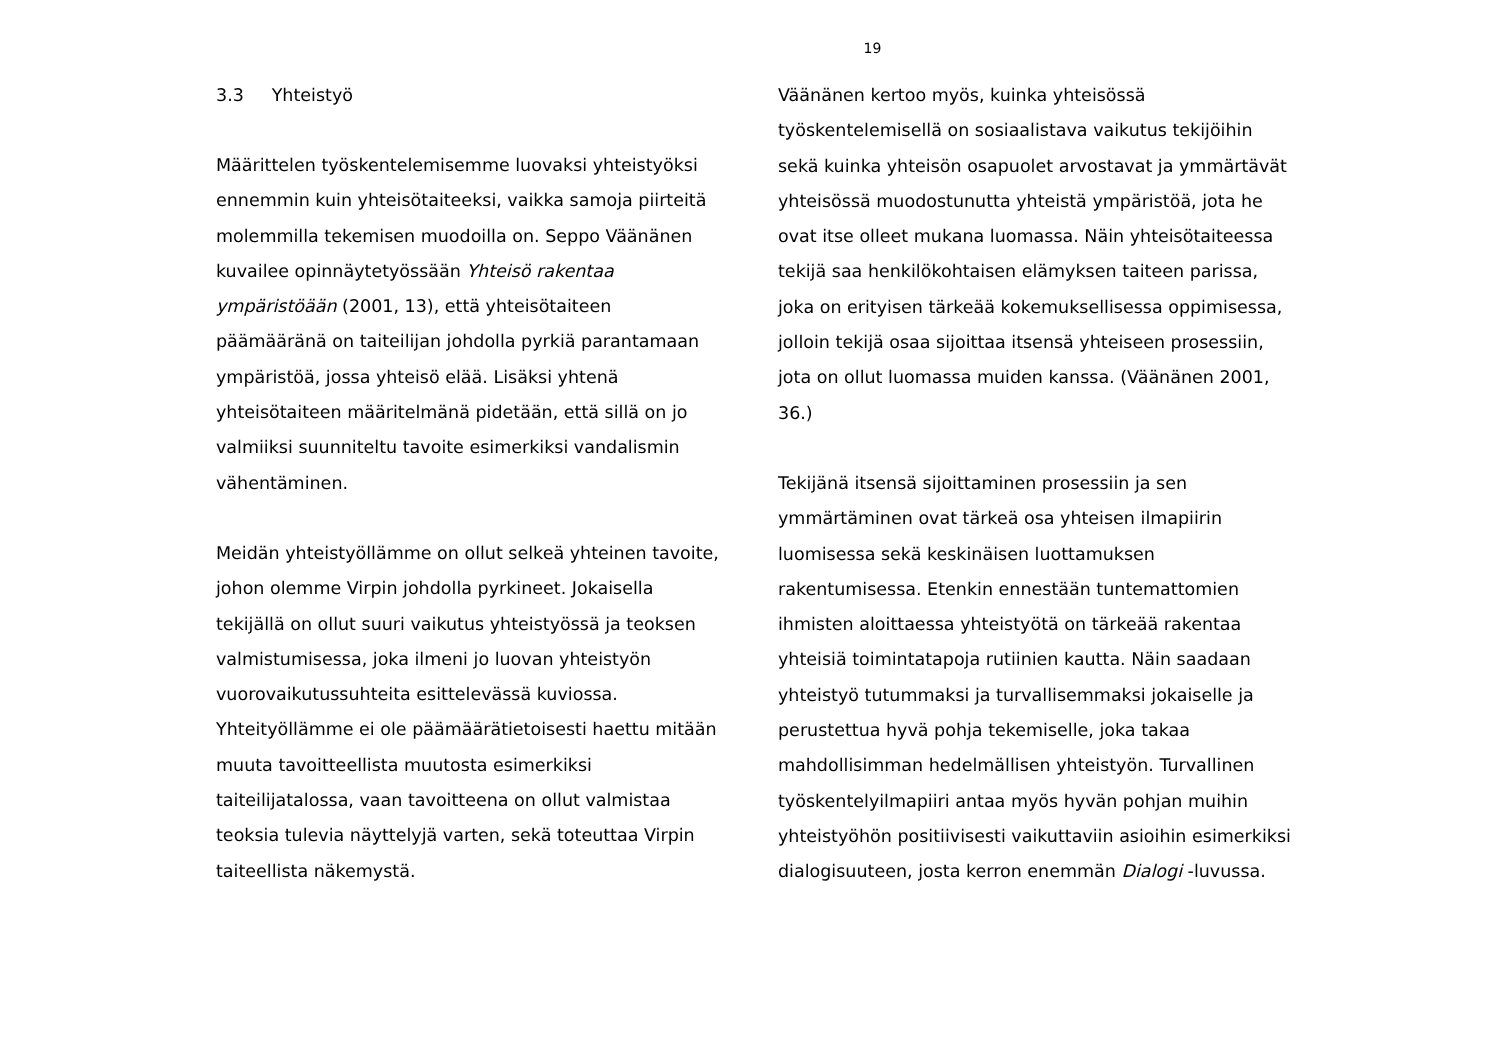19
3.3 Yhteistyö
Määrittelen työskentelemisemme luovaksi yhteistyöksi ennemmin kuin yhteisötaiteeksi, vaikka samoja piirteitä molemmilla tekemisen muodoilla on. Seppo Väänänen kuvailee opinnäytetyössään Yhteisö rakentaa ympäristöään (2001, 13), että yhteisötaiteen päämääränä on taiteilijan johdolla pyrkiä parantamaan ympäristöä, jossa yhteisö elää. Lisäksi yhtenä yhteisötaiteen määritelmänä pidetään, että sillä on jo valmiiksi suunniteltu tavoite esimerkiksi vandalismin vähentäminen.
Meidän yhteistyöllämme on ollut selkeä yhteinen tavoite, johon olemme Virpin johdolla pyrkineet. Jokaisella tekijällä on ollut suuri vaikutus yhteistyössä ja teoksen valmistumisessa, joka ilmeni jo luovan yhteistyön vuorovaikutussuhteita esittelevässä kuviossa. Yhteityöllämme ei ole päämäärätietoisesti haettu mitään muuta tavoitteellista muutosta esimerkiksi taiteilijatalossa, vaan tavoitteena on ollut valmistaa teoksia tulevia näyttelyjä varten, sekä toteuttaa Virpin taiteellista näkemystä.
Väänänen kertoo myös, kuinka yhteisössä työskentelemisellä on sosiaalistava vaikutus tekijöihin sekä kuinka yhteisön osapuolet arvostavat ja ymmärtävät yhteisössä muodostunutta yhteistä ympäristöä, jota he ovat itse olleet mukana luomassa. Näin yhteisötaiteessa tekijä saa henkilökohtaisen elämyksen taiteen parissa, joka on erityisen tärkeää kokemuksellisessa oppimisessa, jolloin tekijä osaa sijoittaa itsensä yhteiseen prosessiin, jota on ollut luomassa muiden kanssa. (Väänänen 2001, 36.)
Tekijänä itsensä sijoittaminen prosessiin ja sen ymmärtäminen ovat tärkeä osa yhteisen ilmapiirin luomisessa sekä keskinäisen luottamuksen rakentumisessa. Etenkin ennestään tuntemattomien ihmisten aloittaessa yhteistyötä on tärkeää rakentaa yhteisiä toimintatapoja rutiinien kautta. Näin saadaan yhteistyö tutummaksi ja turvallisemmaksi jokaiselle ja perustettua hyvä pohja tekemiselle, joka takaa mahdollisimman hedelmällisen yhteistyön. Turvallinen työskentelyilmapiiri antaa myös hyvän pohjan muihin yhteistyöhön positiivisesti vaikuttaviin asioihin esimerkiksi dialogisuuteen, josta kerron enemmän Dialogi -luvussa.